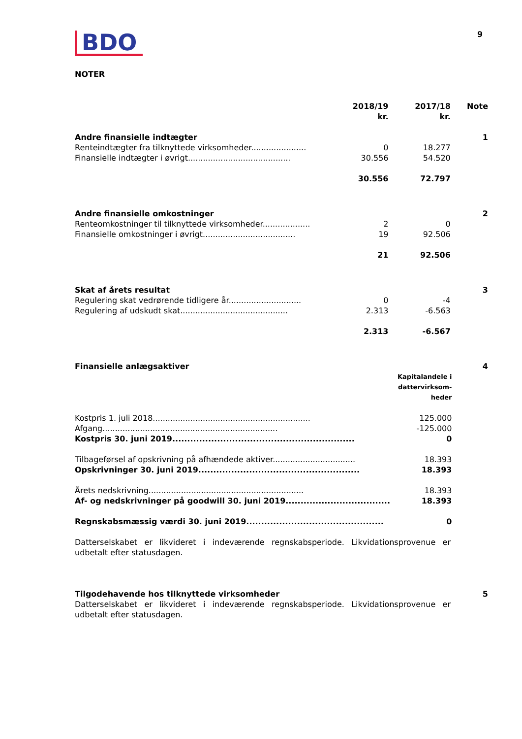BDO
9
NOTER
| | 2018/19 kr. | 2017/18 kr. | Note |
| --- | --- | --- | --- |
| Andre finansielle indtægter | | | 1 |
| Renteindtægter fra tilknyttede virksomheder...................... | 0 | 18.277 | |
| Finansielle indtægter i øvrigt......................................... | 30.556 | 54.520 | |
| | 30.556 | 72.797 | |
| Andre finansielle omkostninger | | | 2 |
| Renteomkostninger til tilknyttede virksomheder................... | 2 | 0 | |
| Finansielle omkostninger i øvrigt..................................... | 19 | 92.506 | |
| | 21 | 92.506 | |
| Skat af årets resultat | | | 3 |
| Regulering skat vedrørende tidligere år............................. | 0 | -4 | |
| Regulering af udskudt skat........................................... | 2.313 | -6.563 | |
| | 2.313 | -6.567 | |
| Finansielle anlægsaktiver | | | 4 |
| | Kapitalandele i dattervirksom- heder | |
| Kostpris 1. juli 2018............................................................... | 125.000 | |
| Afgang...................................................................... | -125.000 | |
| Kostpris 30. juni 2019............................................................. | 0 | |
| Tilbageførsel af opskrivning på afhændede aktiver................................. | 18.393 | |
| Opskrivninger 30. juni 2019...................................................... | 18.393 | |
| Årets nedskrivning.............................................................. | 18.393 | |
| Af- og nedskrivninger på goodwill 30. juni 2019................................... | 18.393 | |
| Regnskabsmæssig værdi 30. juni 2019.............................................. | 0 | |
Datterselskabet er likvideret i indeværende regnskabsperiode. Likvidationsprovenue er udbetalt efter statusdagen.
| Tilgodehavende hos tilknyttede virksomheder | 5 |
Datterselskabet er likvideret i indeværende regnskabsperiode. Likvidationsprovenue er udbetalt efter statusdagen.